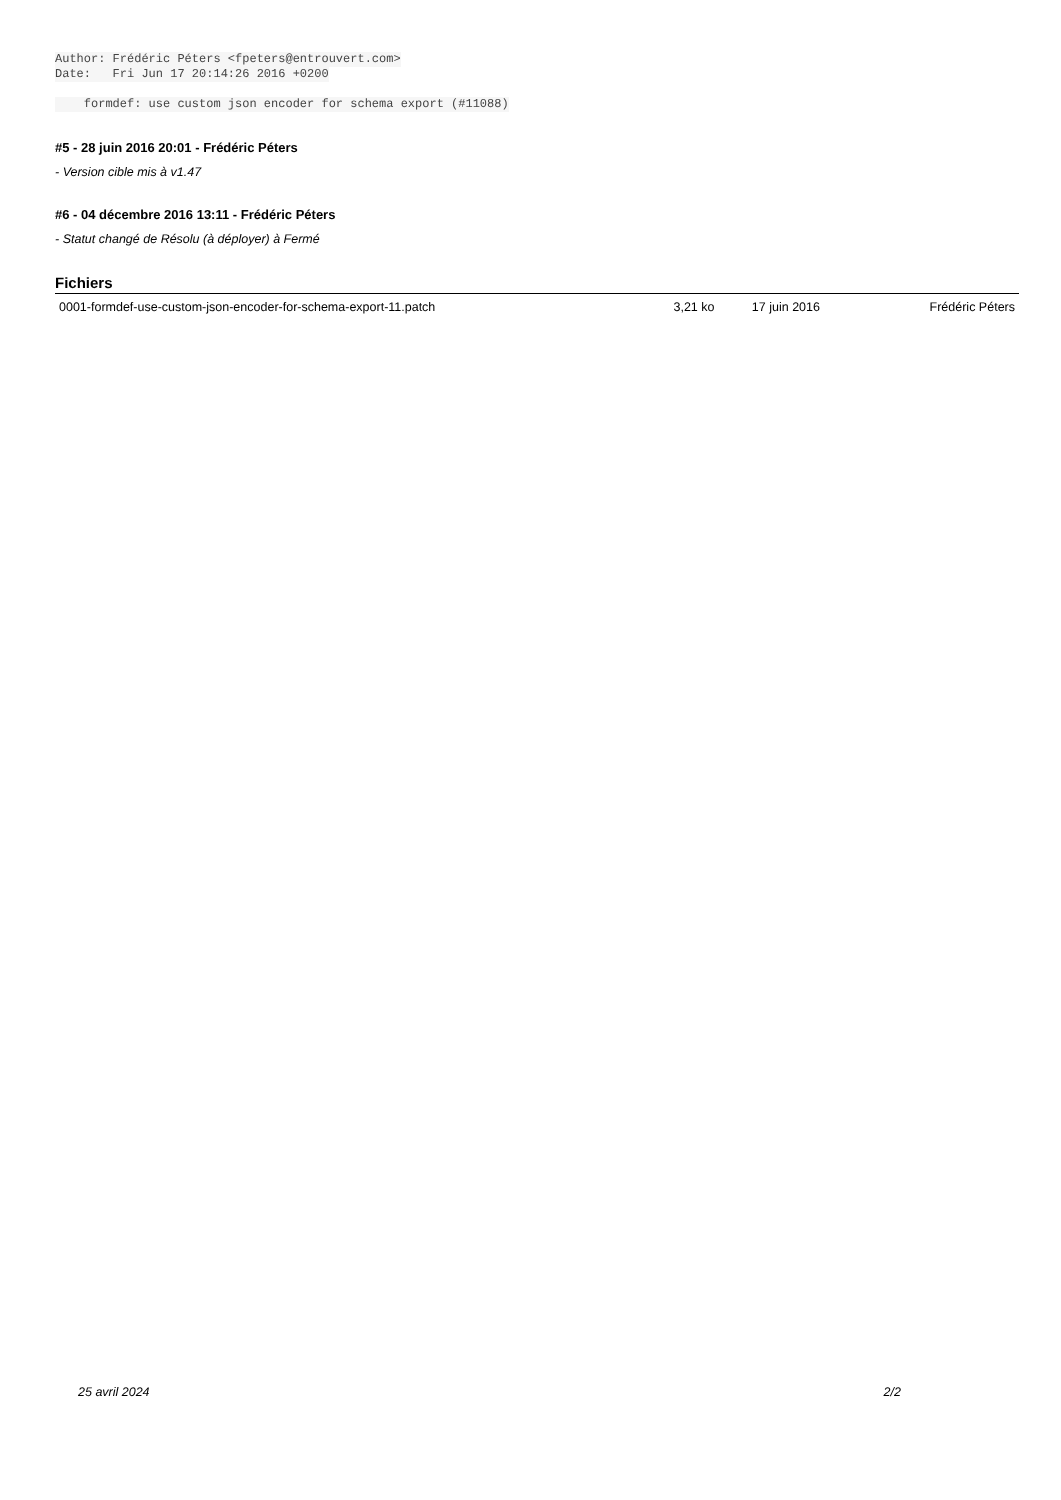Author: Frédéric Péters <fpeters@entrouvert.com>
Date:   Fri Jun 17 20:14:26 2016 +0200

    formdef: use custom json encoder for schema export (#11088)
#5 - 28 juin 2016 20:01 - Frédéric Péters
- Version cible mis à v1.47
#6 - 04 décembre 2016 13:11 - Frédéric Péters
- Statut changé de Résolu (à déployer) à Fermé
Fichiers
| 0001-formdef-use-custom-json-encoder-for-schema-export-11.patch | 3,21 ko | 17 juin 2016 | Frédéric Péters |
25 avril 2024 2/2